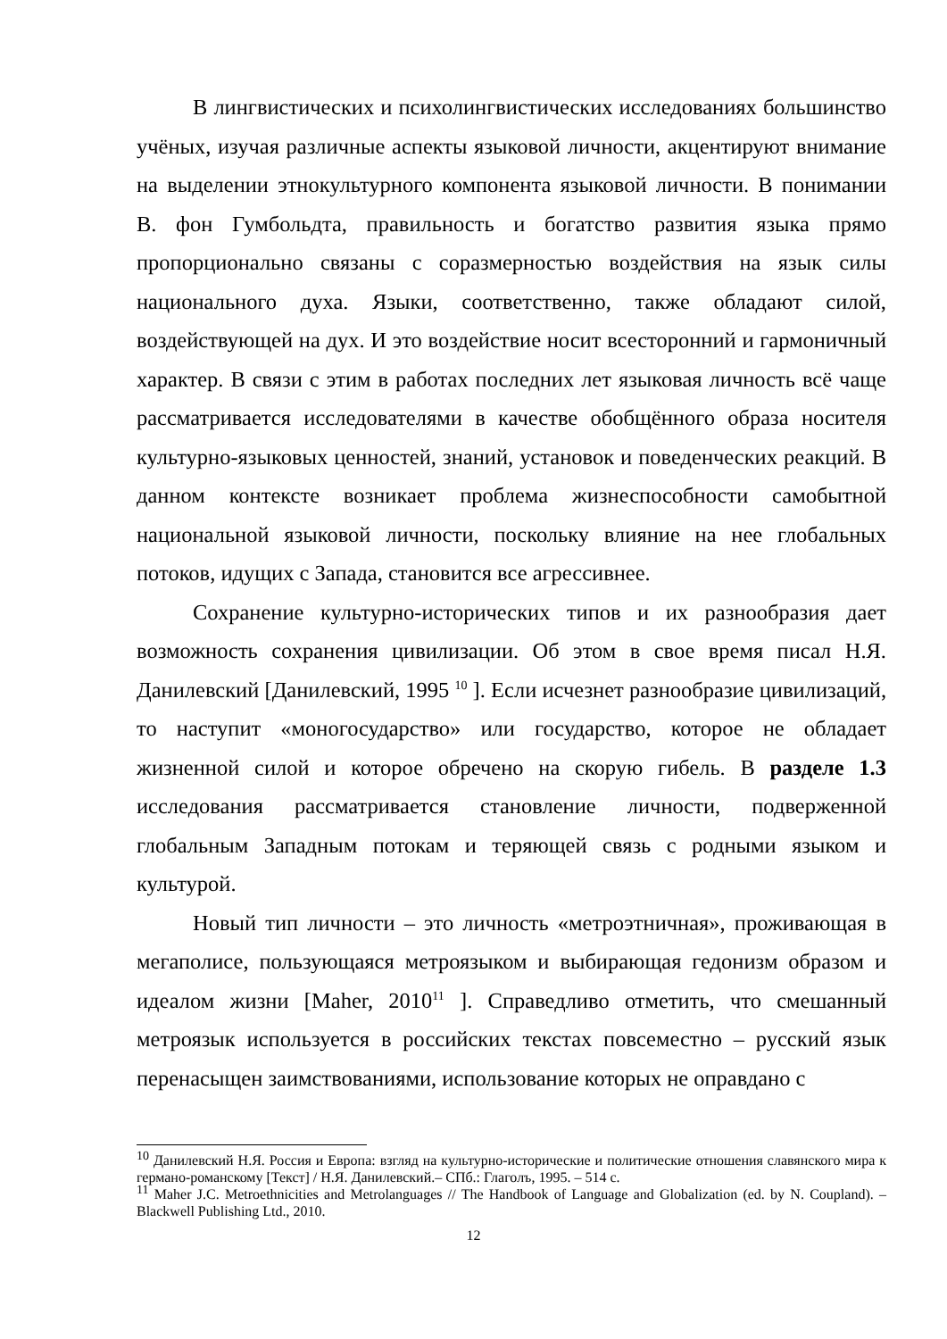В лингвистических и психолингвистических исследованиях большинство учёных, изучая различные аспекты языковой личности, акцентируют внимание на выделении этнокультурного компонента языковой личности. В понимании В. фон Гумбольдта, правильность и богатство развития языка прямо пропорционально связаны с соразмерностью воздействия на язык силы национального духа. Языки, соответственно, также обладают силой, воздействующей на дух. И это воздействие носит всесторонний и гармоничный характер. В связи с этим в работах последних лет языковая личность всё чаще рассматривается исследователями в качестве обобщённого образа носителя культурно-языковых ценностей, знаний, установок и поведенческих реакций. В данном контексте возникает проблема жизнеспособности самобытной национальной языковой личности, поскольку влияние на нее глобальных потоков, идущих с Запада, становится все агрессивнее.
Сохранение культурно-исторических типов и их разнообразия дает возможность сохранения цивилизации. Об этом в свое время писал Н.Я. Данилевский [Данилевский, 1995 <sup>10</sup> ]. Если исчезнет разнообразие цивилизаций, то наступит «моногосударство» или государство, которое не обладает жизненной силой и которое обречено на скорую гибель. В разделе 1.3 исследования рассматривается становление личности, подверженной глобальным Западным потокам и теряющей связь с родными языком и культурой.
Новый тип личности – это личность «метроэтничная», проживающая в мегаполисе, пользующаяся метроязыком и выбирающая гедонизм образом и идеалом жизни [Maher, 2010<sup>11</sup> ]. Справедливо отметить, что смешанный метроязык используется в российских текстах повсеместно – русский язык перенасыщен заимствованиями, использование которых не оправдано с
<sup>10</sup> Данилевский Н.Я. Россия и Европа: взгляд на культурно-исторические и политические отношения славянского мира к германо-романскому [Текст] / Н.Я. Данилевский.– СПб.: Глаголъ, 1995. – 514 с.
<sup>11</sup> Maher J.C. Metroethnicities and Metrolanguages // The Handbook of Language and Globalization (ed. by N. Coupland). – Blackwell Publishing Ltd., 2010.
12